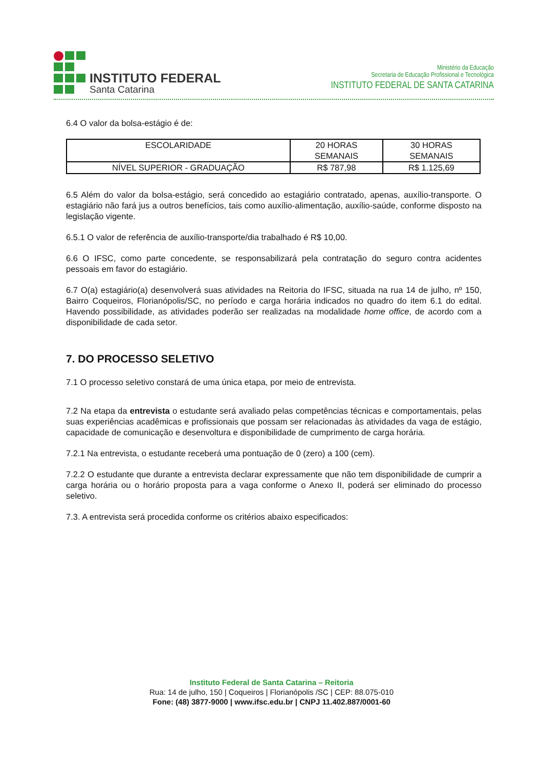INSTITUTO FEDERAL
Santa Catarina
Ministério da Educação
Secretaria de Educação Profissional e Tecnológica
INSTITUTO FEDERAL DE SANTA CATARINA
6.4 O valor da bolsa-estágio é de:
| ESCOLARIDADE | 20 HORAS SEMANAIS | 30 HORAS SEMANAIS |
| NÍVEL SUPERIOR - GRADUAÇÃO | R$ 787,98 | R$ 1.125,69 |
6.5 Além do valor da bolsa-estágio, será concedido ao estagiário contratado, apenas, auxílio-transporte. O estagiário não fará jus a outros benefícios, tais como auxílio-alimentação, auxílio-saúde, conforme disposto na legislação vigente.
6.5.1 O valor de referência de auxílio-transporte/dia trabalhado é R$ 10,00.
6.6 O IFSC, como parte concedente, se responsabilizará pela contratação do seguro contra acidentes pessoais em favor do estagiário.
6.7 O(a) estagiário(a) desenvolverá suas atividades na Reitoria do IFSC, situada na rua 14 de julho, nº 150, Bairro Coqueiros, Florianópolis/SC, no período e carga horária indicados no quadro do item 6.1 do edital. Havendo possibilidade, as atividades poderão ser realizadas na modalidade home office, de acordo com a disponibilidade de cada setor.
7. DO PROCESSO SELETIVO
7.1 O processo seletivo constará de uma única etapa, por meio de entrevista.
7.2 Na etapa da entrevista o estudante será avaliado pelas competências técnicas e comportamentais, pelas suas experiências acadêmicas e profissionais que possam ser relacionadas às atividades da vaga de estágio, capacidade de comunicação e desenvoltura e disponibilidade de cumprimento de carga horária.
7.2.1 Na entrevista, o estudante receberá uma pontuação de 0 (zero) a 100 (cem).
7.2.2 O estudante que durante a entrevista declarar expressamente que não tem disponibilidade de cumprir a carga horária ou o horário proposta para a vaga conforme o Anexo II, poderá ser eliminado do processo seletivo.
7.3. A entrevista será procedida conforme os critérios abaixo especificados:
Instituto Federal de Santa Catarina – Reitoria
Rua: 14 de julho, 150 | Coqueiros | Florianópolis /SC | CEP: 88.075-010
Fone: (48) 3877-9000 | www.ifsc.edu.br | CNPJ 11.402.887/0001-60